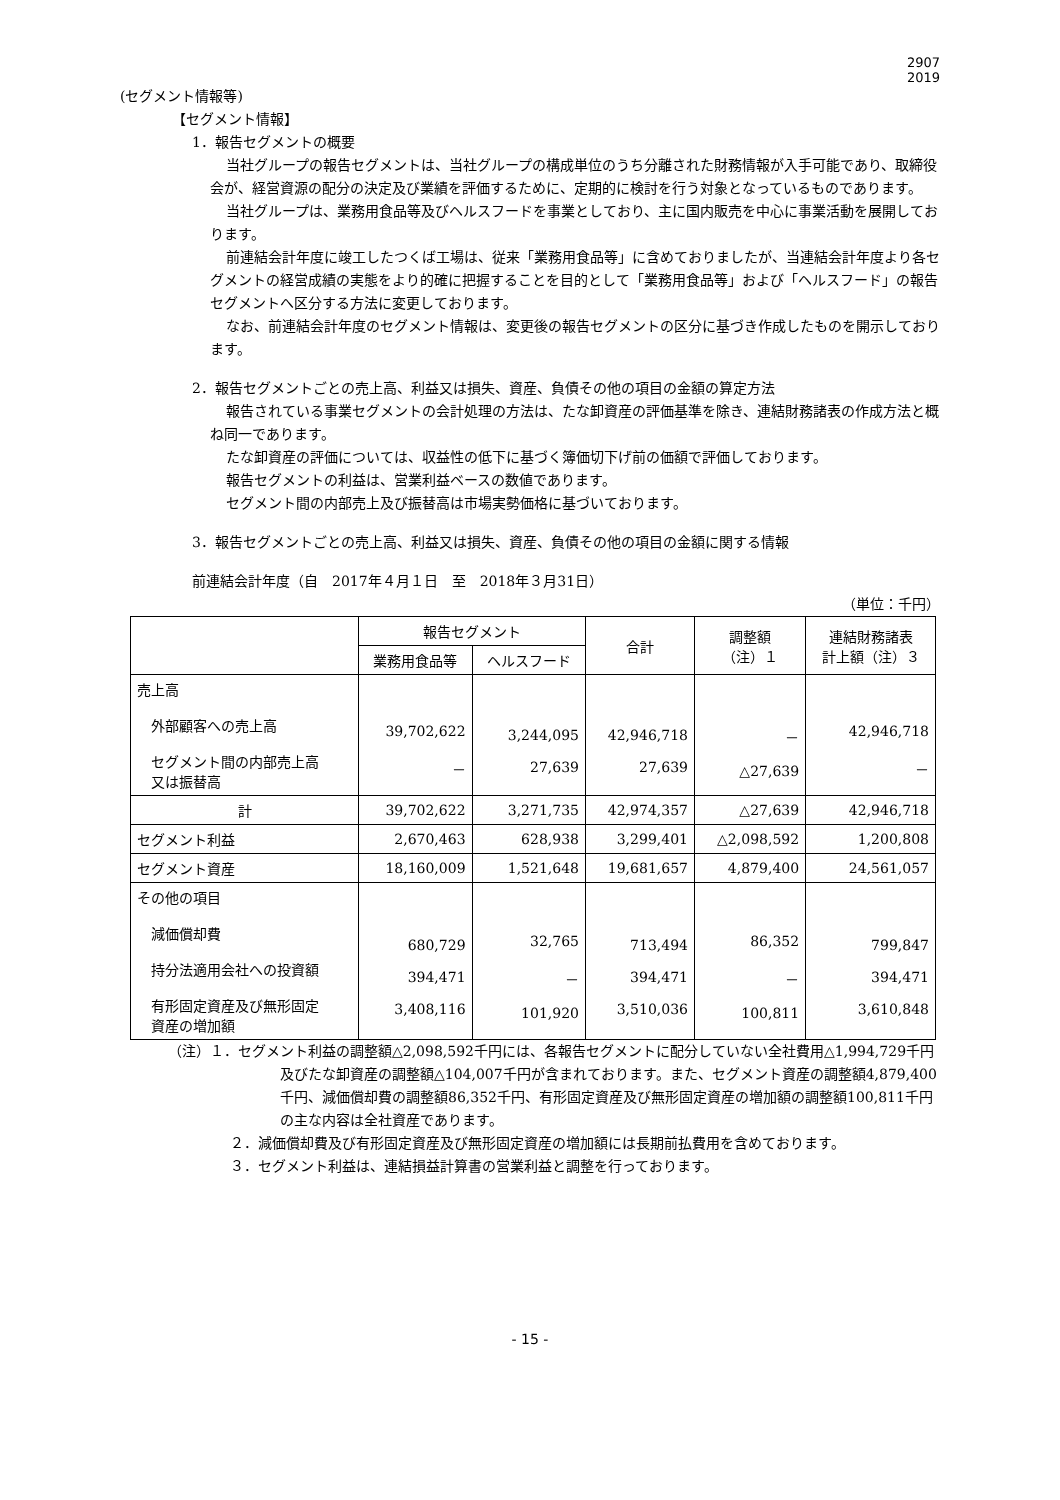2907
2019
(セグメント情報等)
【セグメント情報】
1．報告セグメントの概要
当社グループの報告セグメントは、当社グループの構成単位のうち分離された財務情報が入手可能であり、取締役会が、経営資源の配分の決定及び業績を評価するために、定期的に検討を行う対象となっているものであります。
当社グループは、業務用食品等及びヘルスフードを事業としており、主に国内販売を中心に事業活動を展開しております。
前連結会計年度に竣工したつくば工場は、従来「業務用食品等」に含めておりましたが、当連結会計年度より各セグメントの経営成績の実態をより的確に把握することを目的として「業務用食品等」および「ヘルスフード」の報告セグメントへ区分する方法に変更しております。
なお、前連結会計年度のセグメント情報は、変更後の報告セグメントの区分に基づき作成したものを開示しております。
2．報告セグメントごとの売上高、利益又は損失、資産、負債その他の項目の金額の算定方法
報告されている事業セグメントの会計処理の方法は、たな卸資産の評価基準を除き、連結財務諸表の作成方法と概ね同一であります。
たな卸資産の評価については、収益性の低下に基づく簿価切下げ前の価額で評価しております。
報告セグメントの利益は、営業利益ベースの数値であります。
セグメント間の内部売上及び振替高は市場実勢価格に基づいております。
3．報告セグメントごとの売上高、利益又は損失、資産、負債その他の項目の金額に関する情報
前連結会計年度（自　2017年４月１日　至　2018年３月31日）
（単位：千円）
| | 報告セグメント | | 合計 | 調整額 （注）１ | 連結財務諸表 計上額（注）３ |
| --- | --- | --- | --- | --- | --- |
| | 業務用食品等 | ヘルスフード | | | |
| 売上高 外部顧客への売上高 セグメント間の内部売上高 又は振替高 | 39,702,622 － | 3,244,095 27,639 | 42,946,718 27,639 | － △27,639 | 42,946,718 － |
| 計 | 39,702,622 | 3,271,735 | 42,974,357 | △27,639 | 42,946,718 |
| セグメント利益 | 2,670,463 | 628,938 | 3,299,401 | △2,098,592 | 1,200,808 |
| セグメント資産 | 18,160,009 | 1,521,648 | 19,681,657 | 4,879,400 | 24,561,057 |
| その他の項目 減価償却費 持分法適用会社への投資額 有形固定資産及び無形固定 資産の増加額 | 680,729 394,471 3,408,116 | 32,765 － 101,920 | 713,494 394,471 3,510,036 | 86,352 － 100,811 | 799,847 394,471 3,610,848 |
（注）１．セグメント利益の調整額△2,098,592千円には、各報告セグメントに配分していない全社費用△1,994,729千円及びたな卸資産の調整額△104,007千円が含まれております。また、セグメント資産の調整額4,879,400千円、減価償却費の調整額86,352千円、有形固定資産及び無形固定資産の増加額の調整額100,811千円の主な内容は全社資産であります。
２．減価償却費及び有形固定資産及び無形固定資産の増加額には長期前払費用を含めております。
３．セグメント利益は、連結損益計算書の営業利益と調整を行っております。
- 15 -